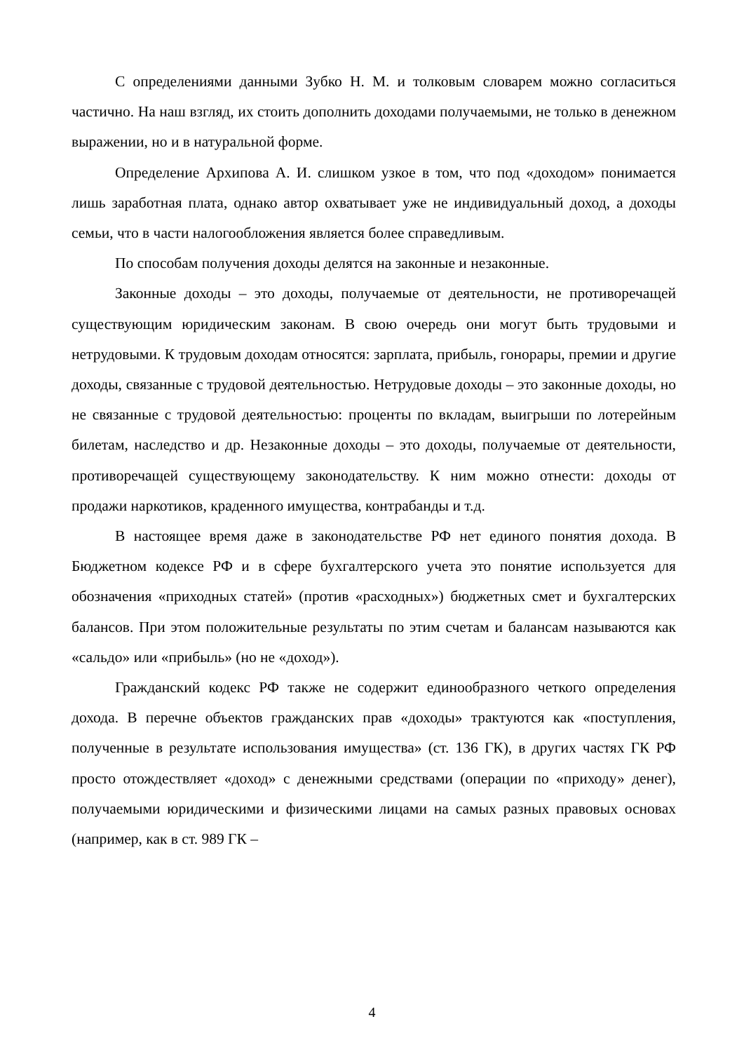С определениями данными Зубко Н. М. и толковым словарем можно согласиться частично. На наш взгляд, их стоить дополнить доходами получаемыми, не только в денежном выражении, но и в натуральной форме.
Определение Архипова А. И. слишком узкое в том, что под «доходом» понимается лишь заработная плата, однако автор охватывает уже не индивидуальный доход, а доходы семьи, что в части налогообложения является более справедливым.
По способам получения доходы делятся на законные и незаконные.
Законные доходы – это доходы, получаемые от деятельности, не противоречащей существующим юридическим законам. В свою очередь они могут быть трудовыми и нетрудовыми. К трудовым доходам относятся: зарплата, прибыль, гонорары, премии и другие доходы, связанные с трудовой деятельностью. Нетрудовые доходы – это законные доходы, но не связанные с трудовой деятельностью: проценты по вкладам, выигрыши по лотерейным билетам, наследство и др. Незаконные доходы – это доходы, получаемые от деятельности, противоречащей существующему законодательству. К ним можно отнести: доходы от продажи наркотиков, краденного имущества, контрабанды и т.д.
В настоящее время даже в законодательстве РФ нет единого понятия дохода. В Бюджетном кодексе РФ и в сфере бухгалтерского учета это понятие используется для обозначения «приходных статей» (против «расходных») бюджетных смет и бухгалтерских балансов. При этом положительные результаты по этим счетам и балансам называются как «сальдо» или «прибыль» (но не «доход»).
Гражданский кодекс РФ также не содержит единообразного четкого определения дохода. В перечне объектов гражданских прав «доходы» трактуются как «поступления, полученные в результате использования имущества» (ст. 136 ГК), в других частях ГК РФ просто отождествляет «доход» с денежными средствами (операции по «приходу» денег), получаемыми юридическими и физическими лицами на самых разных правовых основах (например, как в ст. 989 ГК –
4